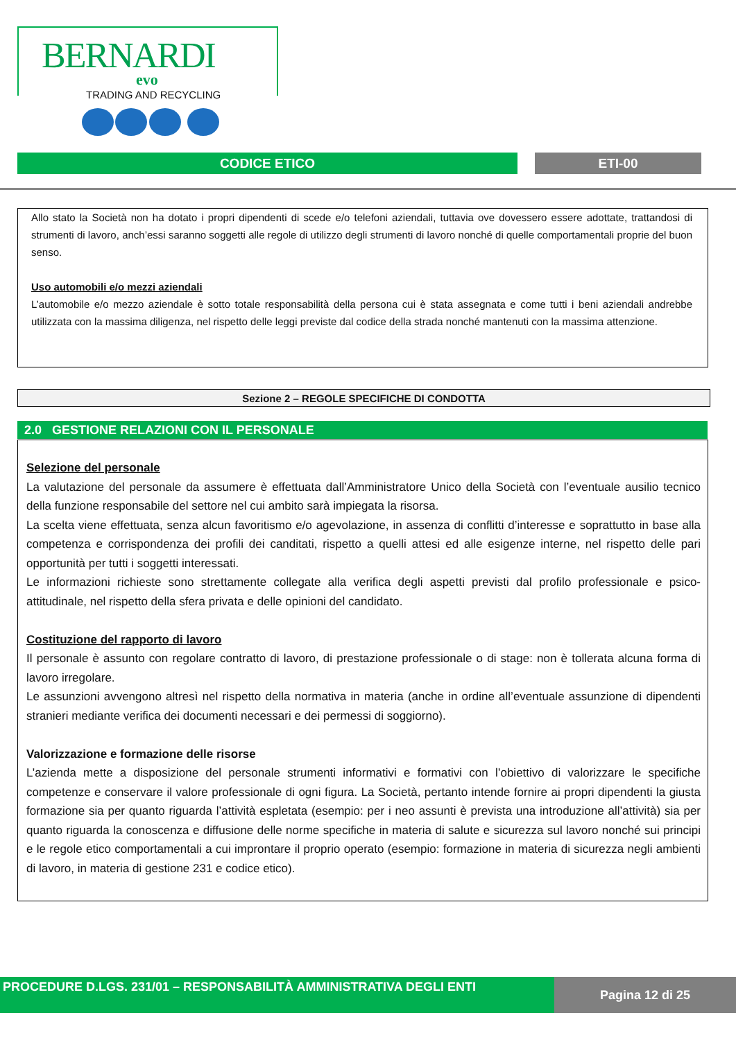BERNARDI
evo
TRADING AND RECYCLING
CODICE ETICO ETI-00
Allo stato la Società non ha dotato i propri dipendenti di scede e/o telefoni aziendali, tuttavia ove dovessero essere adottate, trattandosi di strumenti di lavoro, anch’essi saranno soggetti alle regole di utilizzo degli strumenti di lavoro nonché di quelle comportamentali proprie del buon senso.
Uso automobili e/o mezzi aziendali
L’automobile e/o mezzo aziendale è sotto totale responsabilità della persona cui è stata assegnata e come tutti i beni aziendali andrebbe utilizzata con la massima diligenza, nel rispetto delle leggi previste dal codice della strada nonché mantenuti con la massima attenzione.
Sezione 2 – REGOLE SPECIFICHE DI CONDOTTA
2.0 GESTIONE RELAZIONI CON IL PERSONALE
Selezione del personale
La valutazione del personale da assumere è effettuata dall’Amministratore Unico della Società con l’eventuale ausilio tecnico della funzione responsabile del settore nel cui ambito sarà impiegata la risorsa.
La scelta viene effettuata, senza alcun favoritismo e/o agevolazione, in assenza di conflitti d’interesse e soprattutto in base alla competenza e corrispondenza dei profili dei canditati, rispetto a quelli attesi ed alle esigenze interne, nel rispetto delle pari opportunità per tutti i soggetti interessati.
Le informazioni richieste sono strettamente collegate alla verifica degli aspetti previsti dal profilo professionale e psico-attitudinale, nel rispetto della sfera privata e delle opinioni del candidato.
Costituzione del rapporto di lavoro
Il personale è assunto con regolare contratto di lavoro, di prestazione professionale o di stage: non è tollerata alcuna forma di lavoro irregolare.
Le assunzioni avvengono altresì nel rispetto della normativa in materia (anche in ordine all’eventuale assunzione di dipendenti stranieri mediante verifica dei documenti necessari e dei permessi di soggiorno).
Valorizzazione e formazione delle risorse
L’azienda mette a disposizione del personale strumenti informativi e formativi con l’obiettivo di valorizzare le specifiche competenze e conservare il valore professionale di ogni figura. La Società, pertanto intende fornire ai propri dipendenti la giusta formazione sia per quanto riguarda l’attività espletata (esempio: per i neo assunti è prevista una introduzione all’attività) sia per quanto riguarda la conoscenza e diffusione delle norme specifiche in materia di salute e sicurezza sul lavoro nonché sui principi e le regole etico comportamentali a cui improntare il proprio operato (esempio: formazione in materia di sicurezza negli ambienti di lavoro, in materia di gestione 231 e codice etico).
PROCEDURE D.LGS. 231/01 – RESPONSABILITÀ AMMINISTRATIVA DEGLI ENTI Pagina 12 di 25